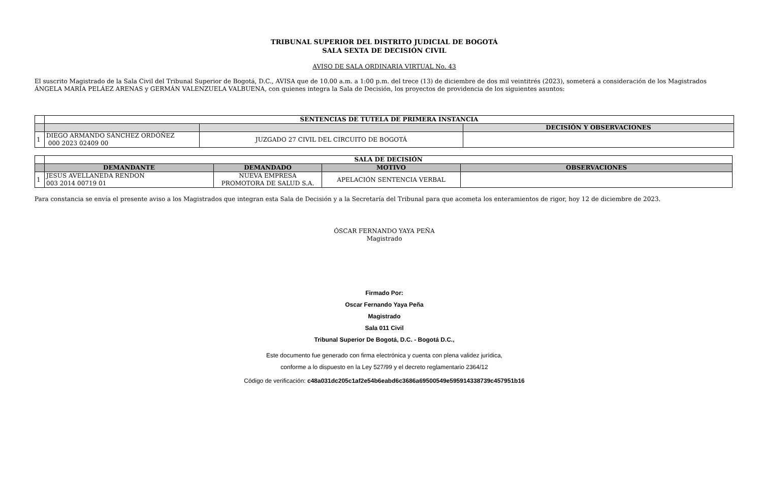TRIBUNAL SUPERIOR DEL DISTRITO JUDICIAL DE BOGOTÁ
SALA SEXTA DE DECISIÓN CIVIL
AVISO DE SALA ORDINARIA VIRTUAL No. 43
El suscrito Magistrado de la Sala Civil del Tribunal Superior de Bogotá, D.C., AVISA que de 10.00 a.m. a 1:00 p.m. del trece (13) de diciembre de dos mil veintitrés (2023), someterá a consideración de los Magistrados ÁNGELA MARÍA PELÁEZ ARENAS y GERMÁN VALENZUELA VALBUENA, con quienes integra la Sala de Decisión, los proyectos de providencia de los siguientes asuntos:
| | SENTENCIAS DE TUTELA DE PRIMERA INSTANCIA | | |
| | | | DECISIÓN Y OBSERVACIONES |
| 1 | DIEGO ARMANDO SÁNCHEZ ORDÓÑEZ 000 2023 02409 00 | JUZGADO 27 CIVIL DEL CIRCUITO DE BOGOTÁ | |
| | SALA DE DECISIÓN | | | |
| | DEMANDANTE | DEMANDADO | MOTIVO | OBSERVACIONES |
| 1 | JESUS AVELLANEDA RENDON 003 2014 00719 01 | NUEVA EMPRESA PROMOTORA DE SALUD S.A. | APELACIÓN SENTENCIA VERBAL | |
Para constancia se envía el presente aviso a los Magistrados que integran esta Sala de Decisión y a la Secretaría del Tribunal para que acometa los enteramientos de rigor, hoy 12 de diciembre de 2023.
ÓSCAR FERNANDO YAYA PEÑA
Magistrado
Firmado Por:
Oscar Fernando Yaya Peña
Magistrado
Sala 011 Civil
Tribunal Superior De Bogotá, D.C. - Bogotá D.C.,
Este documento fue generado con firma electrónica y cuenta con plena validez jurídica,
conforme a lo dispuesto en la Ley 527/99 y el decreto reglamentario 2364/12
Código de verificación: c48a031dc205c1af2e54b6eabd6c3686a69500549e595914338739c457951b16